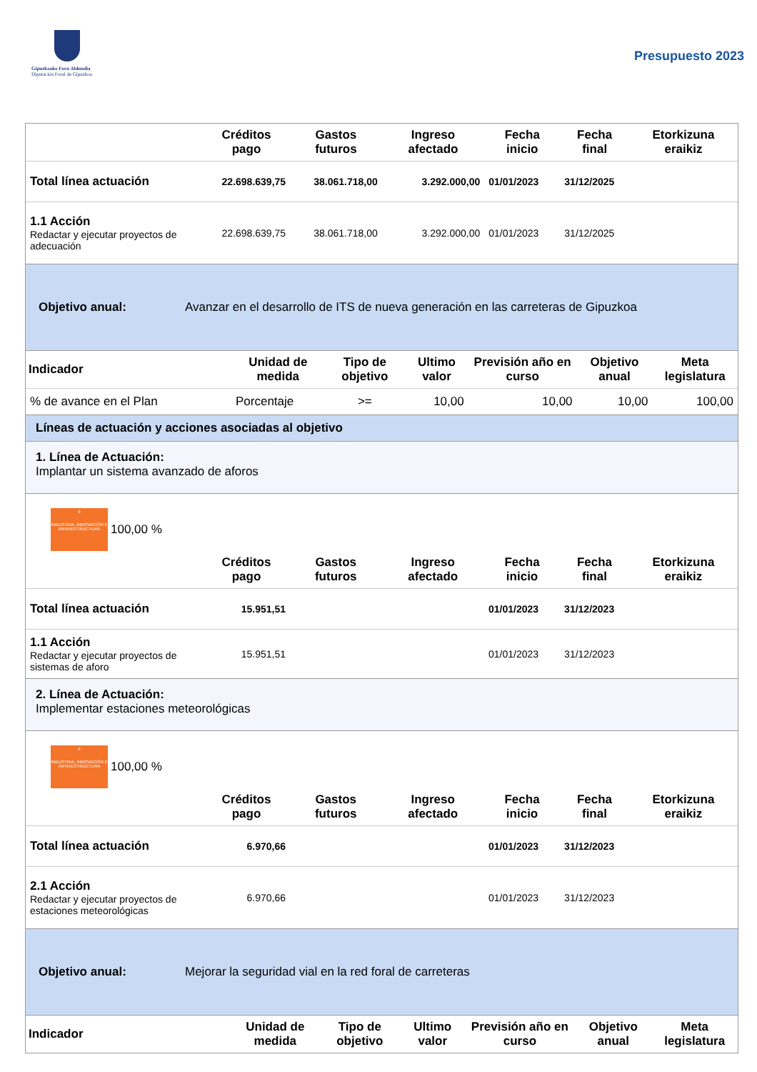Gipuzkoako Foru Aldundia
Diputación Foral de Gipuzkoa
Presupuesto 2023
| | Créditos pago | Gastos futuros | Ingreso afectado | Fecha inicio | Fecha final | Etorkizuna eraikiz |
| --- | --- | --- | --- | --- | --- | --- |
| Total línea actuación | 22.698.639,75 | 38.061.718,00 | 3.292.000,00 | 01/01/2023 | 31/12/2025 | |
| 1.1 Acción Redactar y ejecutar proyectos de adecuación | 22.698.639,75 | 38.061.718,00 | 3.292.000,00 | 01/01/2023 | 31/12/2025 | |
Objetivo anual: Avanzar en el desarrollo de ITS de nueva generación en las carreteras de Gipuzkoa
| Indicador | Unidad de medida | Tipo de objetivo | Ultimo valor | Previsión año en curso | Objetivo anual | Meta legislatura |
| --- | --- | --- | --- | --- | --- | --- |
| % de avance en el Plan | Porcentaje | >= | 10,00 | 10,00 | 10,00 | 100,00 |
Líneas de actuación y acciones asociadas al objetivo
1. Línea de Actuación:
Implantar un sistema avanzado de aforos
9
INDUSTRIA, INNOVACIÓN E INFRAESTRUCTURA
100,00 %
| | Créditos pago | Gastos futuros | Ingreso afectado | Fecha inicio | Fecha final | Etorkizuna eraikiz |
| --- | --- | --- | --- | --- | --- | --- |
| Total línea actuación | 15.951,51 | | | 01/01/2023 | 31/12/2023 | |
| 1.1 Acción Redactar y ejecutar proyectos de sistemas de aforo | 15.951,51 | | | 01/01/2023 | 31/12/2023 | |
2. Línea de Actuación:
Implementar estaciones meteorológicas
9
INDUSTRIA, INNOVACIÓN E INFRAESTRUCTURA
100,00 %
| | Créditos pago | Gastos futuros | Ingreso afectado | Fecha inicio | Fecha final | Etorkizuna eraikiz |
| --- | --- | --- | --- | --- | --- | --- |
| Total línea actuación | 6.970,66 | | | 01/01/2023 | 31/12/2023 | |
| 2.1 Acción Redactar y ejecutar proyectos de estaciones meteorológicas | 6.970,66 | | | 01/01/2023 | 31/12/2023 | |
Objetivo anual: Mejorar la seguridad vial en la red foral de carreteras
| Indicador | Unidad de medida | Tipo de objetivo | Ultimo valor | Previsión año en curso | Objetivo anual | Meta legislatura |
| --- | --- | --- | --- | --- | --- | --- |